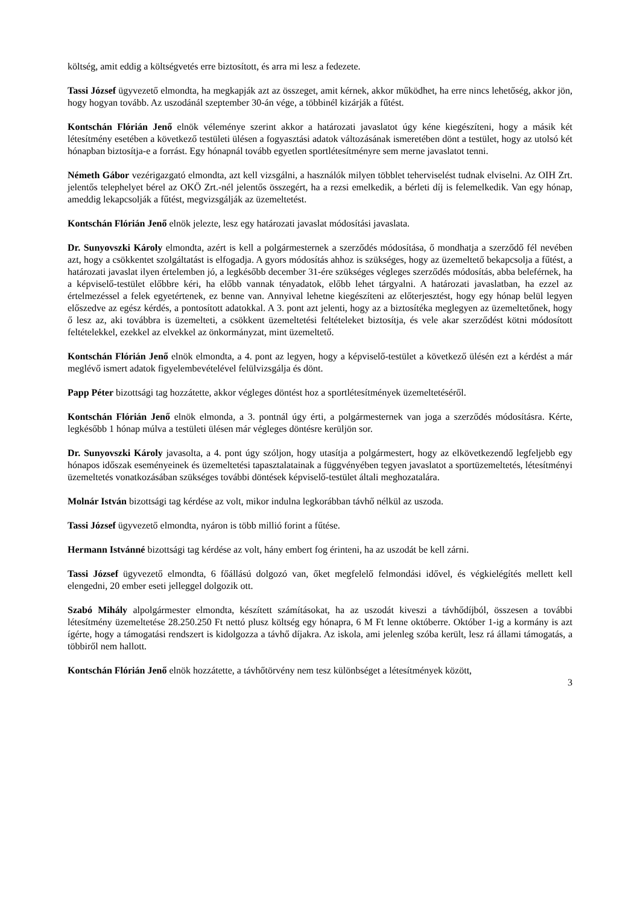költség, amit eddig a költségvetés erre biztosított, és arra mi lesz a fedezete.
Tassi József ügyvezető elmondta, ha megkapják azt az összeget, amit kérnek, akkor működhet, ha erre nincs lehetőség, akkor jön, hogy hogyan tovább. Az uszodánál szeptember 30-án vége, a többinél kizárják a fűtést.
Kontschán Flórián Jenő elnök véleménye szerint akkor a határozati javaslatot úgy kéne kiegészíteni, hogy a másik két létesítmény esetében a következő testületi ülésen a fogyasztási adatok változásának ismeretében dönt a testület, hogy az utolsó két hónapban biztosítja-e a forrást. Egy hónapnál tovább egyetlen sportlétesítményre sem merne javaslatot tenni.
Németh Gábor vezérigazgató elmondta, azt kell vizsgálni, a használók milyen többlet teherviselést tudnak elviselni. Az OIH Zrt. jelentős telephelyet bérel az OKÖ Zrt.-nél jelentős összegért, ha a rezsi emelkedik, a bérleti díj is felemelkedik. Van egy hónap, ameddig lekapcsolják a fűtést, megvizsgálják az üzemeltetést.
Kontschán Flórián Jenő elnök jelezte, lesz egy határozati javaslat módosítási javaslata.
Dr. Sunyovszki Károly elmondta, azért is kell a polgármesternek a szerződés módosítása, ő mondhatja a szerződő fél nevében azt, hogy a csökkentet szolgáltatást is elfogadja. A gyors módosítás ahhoz is szükséges, hogy az üzemeltető bekapcsolja a fűtést, a határozati javaslat ilyen értelemben jó, a legkésőbb december 31-ére szükséges végleges szerződés módosítás, abba beleférnek, ha a képviselő-testület előbbre kéri, ha előbb vannak tényadatok, előbb lehet tárgyalni. A határozati javaslatban, ha ezzel az értelmezéssel a felek egyetértenek, ez benne van. Annyival lehetne kiegészíteni az előterjesztést, hogy egy hónap belül legyen előszedve az egész kérdés, a pontosított adatokkal. A 3. pont azt jelenti, hogy az a biztosítéka meglegyen az üzemeltetőnek, hogy ő lesz az, aki továbbra is üzemelteti, a csökkent üzemeltetési feltételeket biztosítja, és vele akar szerződést kötni módosított feltételekkel, ezekkel az elvekkel az önkormányzat, mint üzemeltető.
Kontschán Flórián Jenő elnök elmondta, a 4. pont az legyen, hogy a képviselő-testület a következő ülésén ezt a kérdést a már meglévő ismert adatok figyelembevételével felülvizsgálja és dönt.
Papp Péter bizottsági tag hozzátette, akkor végleges döntést hoz a sportlétesítmények üzemeltetéséről.
Kontschán Flórián Jenő elnök elmonda, a 3. pontnál úgy érti, a polgármesternek van joga a szerződés módosításra. Kérte, legkésőbb 1 hónap múlva a testületi ülésen már végleges döntésre kerüljön sor.
Dr. Sunyovszki Károly javasolta, a 4. pont úgy szóljon, hogy utasítja a polgármestert, hogy az elkövetkezendő legfeljebb egy hónapos időszak eseményeinek és üzemeltetési tapasztalatainak a függvényében tegyen javaslatot a sportüzemeltetés, létesítményi üzemeltetés vonatkozásában szükséges további döntések képviselő-testület általi meghozatalára.
Molnár István bizottsági tag kérdése az volt, mikor indulna legkorábban távhő nélkül az uszoda.
Tassi József ügyvezető elmondta, nyáron is több millió forint a fűtése.
Hermann Istvánné bizottsági tag kérdése az volt, hány embert fog érinteni, ha az uszodát be kell zárni.
Tassi József ügyvezető elmondta, 6 főállású dolgozó van, őket megfelelő felmondási idővel, és végkielégítés mellett kell elengedni, 20 ember eseti jelleggel dolgozik ott.
Szabó Mihály alpolgármester elmondta, készített számításokat, ha az uszodát kiveszi a távhődíjból, összesen a további létesítmény üzemeltetése 28.250.250 Ft nettó plusz költség egy hónapra, 6 M Ft lenne októberre. Október 1-ig a kormány is azt ígérte, hogy a támogatási rendszert is kidolgozza a távhő díjakra. Az iskola, ami jelenleg szóba került, lesz rá állami támogatás, a többiről nem hallott.
Kontschán Flórián Jenő elnök hozzátette, a távhőtörvény nem tesz különbséget a létesítmények között,
3